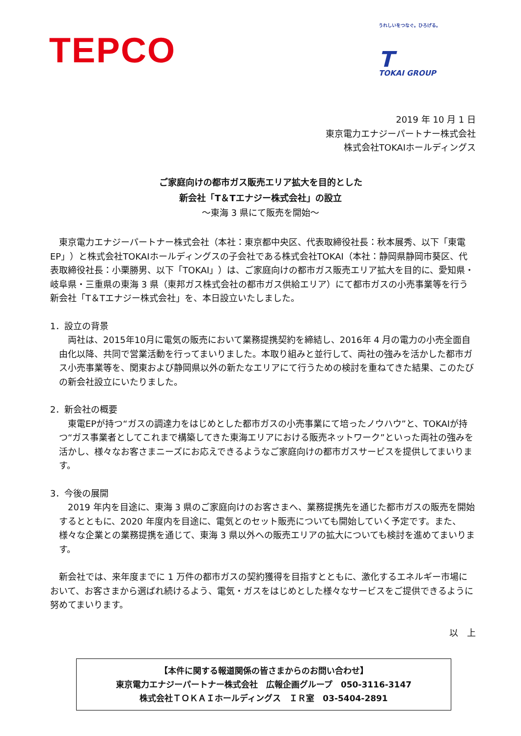TEPCO
うれしいをつなぐ。ひろげる。
T
TOKAI GROUP
2019 年 10 月 1 日
東京電力エナジーパートナー株式会社
株式会社TOKAIホールディングス
ご家庭向けの都市ガス販売エリア拡大を目的とした
新会社「T＆Tエナジー株式会社」の設立
～東海 3 県にて販売を開始～
　東京電力エナジーパートナー株式会社（本社：東京都中央区、代表取締役社長：秋本展秀、以下「東電EP」）と株式会社TOKAIホールディングスの子会社である株式会社TOKAI（本社：静岡県静岡市葵区、代表取締役社長：小栗勝男、以下「TOKAI」）は、ご家庭向けの都市ガス販売エリア拡大を目的に、愛知県・岐阜県・三重県の東海 3 県（東邦ガス株式会社の都市ガス供給エリア）にて都市ガスの小売事業等を行う新会社「T＆Tエナジー株式会社」を、本日設立いたしました。
1．設立の背景
　両社は、2015年10月に電気の販売において業務提携契約を締結し、2016年 4 月の電力の小売全面自由化以降、共同で営業活動を行ってまいりました。本取り組みと並行して、両社の強みを活かした都市ガス小売事業等を、関東および静岡県以外の新たなエリアにて行うための検討を重ねてきた結果、このたびの新会社設立にいたりました。
2．新会社の概要
　東電EPが持つ“ガスの調達力をはじめとした都市ガスの小売事業にて培ったノウハウ”と、TOKAIが持つ“ガス事業者としてこれまで構築してきた東海エリアにおける販売ネットワーク”といった両社の強みを活かし、様々なお客さまニーズにお応えできるようなご家庭向けの都市ガスサービスを提供してまいります。
3．今後の展開
　2019 年内を目途に、東海 3 県のご家庭向けのお客さまへ、業務提携先を通じた都市ガスの販売を開始するとともに、2020 年度内を目途に、電気とのセット販売についても開始していく予定です。また、様々な企業との業務提携を通じて、東海 3 県以外への販売エリアの拡大についても検討を進めてまいります。
　新会社では、来年度までに 1 万件の都市ガスの契約獲得を目指すとともに、激化するエネルギー市場において、お客さまから選ばれ続けるよう、電気・ガスをはじめとした様々なサービスをご提供できるように努めてまいります。
以　上
【本件に関する報道関係の皆さまからのお問い合わせ】
東京電力エナジーパートナー株式会社　広報企画グループ　050-3116-3147
株式会社ＴＯＫＡＩホールディングス　ＩＲ室　03-5404-2891